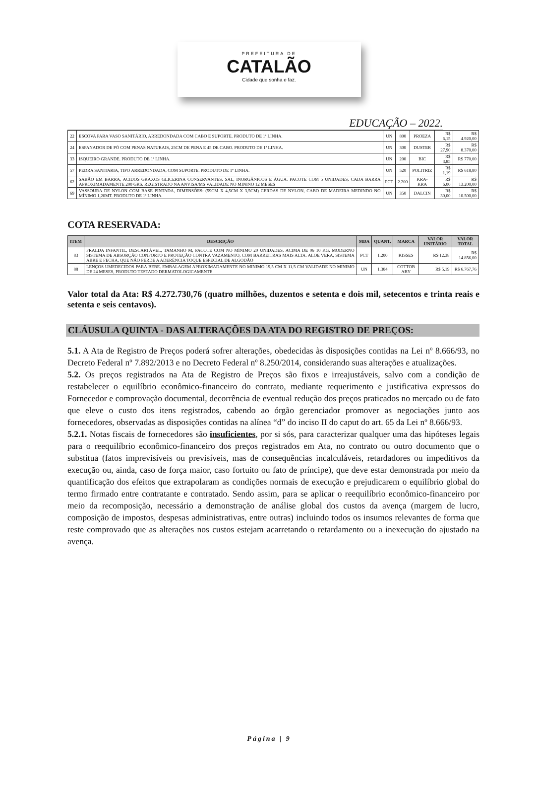PREFEITURA DE
CATALÃO
Cidade que sonha e faz.
EDUCAÇÃO – 2022.
| 22 | ESCOVA PARA VASO SANITÁRIO, ARREDONDADA COM CABO E SUPORTE. PRODUTO DE 1ª LINHA. | UN | 800 | PROEZA | R$ 6,15 | R$ 4.920,00 |
| 24 | ESPANADOR DE PÓ COM PENAS NATURAIS, 25CM DE PENA E 45 DE CABO. PRODUTO DE 1ª LINHA. | UN | 300 | DUSTER | R$ 27,90 | R$ 8.370,00 |
| 33 | ISQUEIRO GRANDE. PRODUTO DE 1ª LINHA. | UN | 200 | BIC | R$ 3,85 | R$ 770,00 |
| 57 | PEDRA SANITARIA, TIPO ARREDONDADA, COM SUPORTE. PRODUTO DE 1ª LINHA. | UN | 520 | POLITRIZ | R$ 1,19 | R$ 618,80 |
| 62 | SABÃO EM BARRA, ACIDOS GRAXOS GLICERINA CONSERVANTES, SAL, INORGÂNICOS E ÁGUA. PACOTE COM 5 UNIDADES, CADA BARRA APROXIMADAMENTE 200 GRS. REGISTRADO NA ANVISA/MS VALIDADE NO MININO 12 MESES | PCT | 2.200 | KRA-KRA | R$ 6,00 | R$ 13.200,00 |
| 69 | VASSOURA DE NYLON COM BASE PINTADA, DIMENSÕES: (59CM X 4,5CM X 3,5CM) CERDAS DE NYLON, CABO DE MADEIRA MEDINDO NO MÍNIMO 1,20MT. PRODUTO DE 1ª LINHA. | UN | 350 | DALCIN | R$ 30,00 | R$ 10.500,00 |
COTA RESERVADA:
| ITEM | DESCRIÇÃO | MDA | QUANT. | MARCA | VALOR UNITÁRIO | VALOR TOTAL |
| --- | --- | --- | --- | --- | --- | --- |
| 83 | FRALDA INFANTIL, DESCARTÁVEL, TAMANHO M, PACOTE COM NO MÍNIMO 20 UNIDADES, ACIMA DE 06 10 KG, MODERNO SISTEMA DE ABSORÇÃO CONFORTO E PROTEÇÃO CONTRA VAZAMENTO, COM BARREITRAS MAIS ALTA. ALOE VERA, SISTEMA ABRE E FECHA, QUE NÃO PERDE A ADERÊNCIA TOQUE ESPECIAL DE ALGODÃO | PCT | 1.200 | KISSES | R$ 12,38 | R$ 14.856,00 |
| 88 | LENÇOS UMEDECIDOS PARA BEBE. EMBALAGEM APROXIMADAMENTE NO MINIMO 19,5 CM X 11,5 CM VALIDADE NO MINIMO DE 24 MESES, PRODUTO TESTADO DERMATOLOGICAMENTE | UN | 1.304 | COTTOB ABY | R$ 5,19 | R$ 6.767,76 |
Valor total da Ata: R$ 4.272.730,76 (quatro milhões, duzentos e setenta e dois mil, setecentos e trinta reais e setenta e seis centavos).
CLÁUSULA QUINTA - DAS ALTERAÇÕES DA ATA DO REGISTRO DE PREÇOS:
5.1. A Ata de Registro de Preços poderá sofrer alterações, obedecidas às disposições contidas na Lei nº 8.666/93, no Decreto Federal nº 7.892/2013 e no Decreto Federal nº 8.250/2014, considerando suas alterações e atualizações.
5.2. Os preços registrados na Ata de Registro de Preços são fixos e irreajustáveis, salvo com a condição de restabelecer o equilíbrio econômico-financeiro do contrato, mediante requerimento e justificativa expressos do Fornecedor e comprovação documental, decorrência de eventual redução dos preços praticados no mercado ou de fato que eleve o custo dos itens registrados, cabendo ao órgão gerenciador promover as negociações junto aos fornecedores, observadas as disposições contidas na alínea “d” do inciso II do caput do art. 65 da Lei nº 8.666/93.
5.2.1. Notas fiscais de fornecedores são insuficientes, por si sós, para caracterizar qualquer uma das hipóteses legais para o reequilíbrio econômico-financeiro dos preços registrados em Ata, no contrato ou outro documento que o substitua (fatos imprevisíveis ou previsíveis, mas de consequências incalculáveis, retardadores ou impeditivos da execução ou, ainda, caso de força maior, caso fortuito ou fato de príncipe), que deve estar demonstrada por meio da quantificação dos efeitos que extrapolaram as condições normais de execução e prejudicarem o equilíbrio global do termo firmado entre contratante e contratado. Sendo assim, para se aplicar o reequilíbrio econômico-financeiro por meio da recomposição, necessário a demonstração de análise global dos custos da avença (margem de lucro, composição de impostos, despesas administrativas, entre outras) incluindo todos os insumos relevantes de forma que reste comprovado que as alterações nos custos estejam acarretando o retardamento ou a inexecução do ajustado na avença.
Página | 9